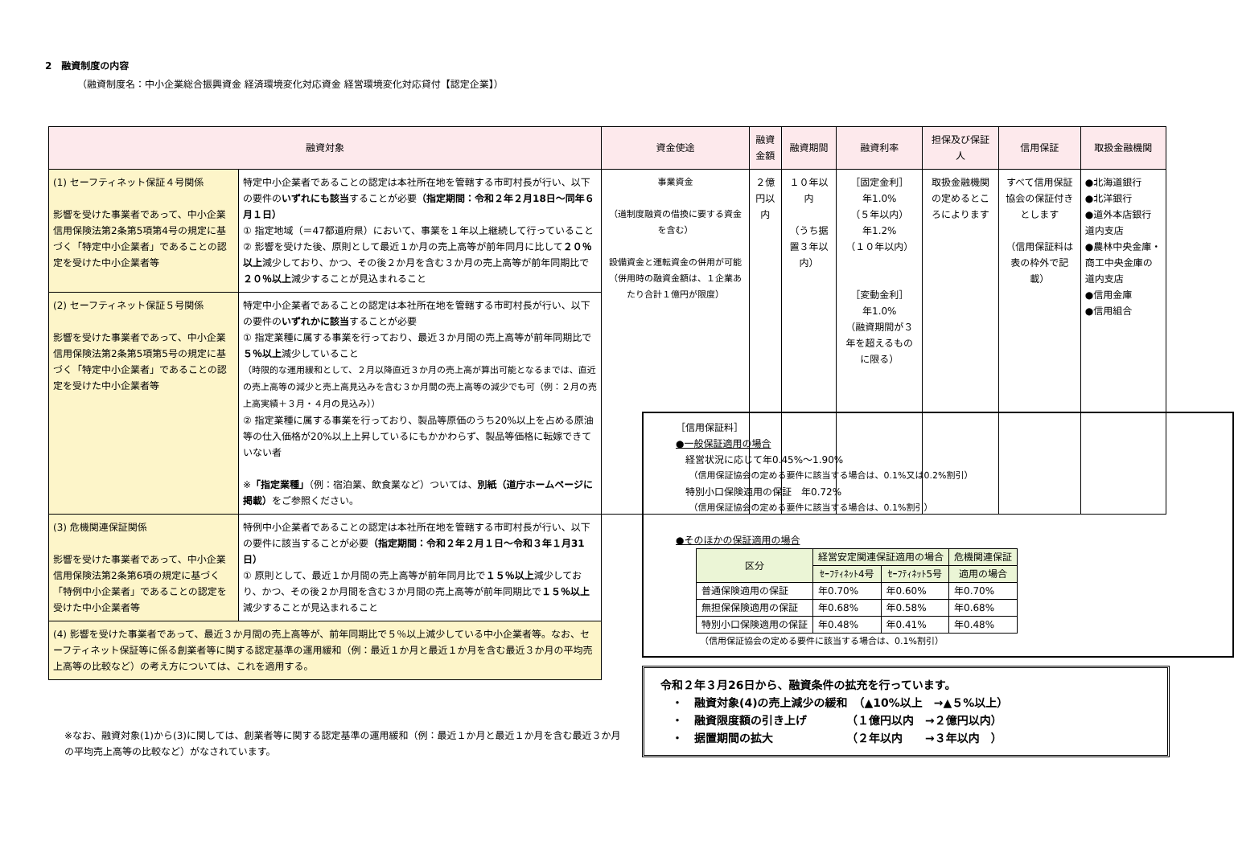2　融資制度の内容
（融資制度名：中小企業総合振興資金 経済環境変化対応資金 経営環境変化対応貸付【認定企業】）
| 融資対象 | | 資金使途 | 融資金額 | 融資期間 | 融資利率 | 担保及び保証人 | 信用保証 | 取扱金融機関 |
| --- | --- | --- | --- | --- | --- | --- | --- | --- |
| (1) セーフティネット保証４号関係 影響を受けた事業者であって、中小企業信用保険法第2条第5項第4号の規定に基づく「特定中小企業者」であることの認定を受けた中小企業者等 | 特定中小企業者であることの認定は本社所在地を管轄する市町村長が行い、以下の要件の いずれにも該当 することが必要 （指定期間：令和２年２月18日～同年６月１日） ① 指定地域（＝47都道府県）において、事業を１年以上継続して行っていること ② 影響を受けた後、原則として最近１か月の売上高等が前年同月に比して ２０％以上 減少しており、かつ、その後２か月を含む３か月の売上高等が前年同期比で ２０％以上 減少することが見込まれること | 事業資金 （道制度融資の借換に要する資金を含む） 設備資金と運転資金の併用が可能（併用時の融資金額は、１企業あたり合計１億円が限度） | ２億円以内 | １０年以内 （うち据置３年以内） | ［固定金利］ 年1.0% （５年以内） 年1.2% （１０年以内） ［変動金利］ 年1.0% （融資期間が３年を超えるものに限る） | 取扱金融機関の定めるところによります | すべて信用保証協会の保証付きとします （信用保証料は表の枠外で記載） | ●北海道銀行 ●北洋銀行 ●道外本店銀行 道内支店 ●農林中央金庫・商工中央金庫の道内支店 ●信用金庫 ●信用組合 |
| (2) セーフティネット保証５号関係 影響を受けた事業者であって、中小企業信用保険法第2条第5項第5号の規定に基づく「特定中小企業者」であることの認定を受けた中小企業者等 | 特定中小企業者であることの認定は本社所在地を管轄する市町村長が行い、以下の要件の いずれかに該当 することが必要 ① 指定業種に属する事業を行っており、最近３か月間の売上高等が前年同期比で ５％以上 減少していること （時限的な運用緩和として、２月以降直近３か月の売上高が算出可能となるまでは、直近の売上高等の減少と売上高見込みを含む３か月間の売上高等の減少でも可（例：２月の売上高実績＋３月・４月の見込み）） ② 指定業種に属する事業を行っており、製品等原価のうち20%以上を占める原油等の仕入価格が20%以上上昇しているにもかかわらず、製品等価格に転嫁できていない者 ※ 「指定業種」 （例：宿泊業、飲食業など）ついては、 別紙（道庁ホームページに掲載） をご参照ください。 | | | | | | | |
| (3) 危機関連保証関係 影響を受けた事業者であって、中小企業信用保険法第2条第6項の規定に基づく「特例中小企業者」であることの認定を受けた中小企業者等 | 特例中小企業者であることの認定は本社所在地を管轄する市町村長が行い、以下の要件に該当することが必要 （指定期間：令和２年２月１日～令和３年１月31日） ① 原則として、最近１か月間の売上高等が前年同月比で １５％以上 減少しており、かつ、その後２か月間を含む３か月間の売上高等が前年同期比で １５％以上 減少することが見込まれること | | | | | | | |
| (4) 影響を受けた事業者であって、最近３か月間の売上高等が、前年同期比で５％以上減少している中小企業者等。なお、セーフティネット保証等に係る創業者等に関する認定基準の運用緩和（例：最近１か月と最近１か月を含む最近３か月の平均売上高等の比較など）の考え方については、これを適用する。 | | | | | | | | |
※なお、融資対象(1)から(3)に関しては、創業者等に関する認定基準の運用緩和（例：最近１か月と最近１か月を含む最近３か月の平均売上高等の比較など）がなされています。
［信用保証料］
●一般保証適用の場合
　経営状況に応じて年0.45%～1.90%
　　（信用保証協会の定める要件に該当する場合は、0.1%又は0.2%割引）
　特別小口保険適用の保証　年0.72%
　　（信用保証協会の定める要件に該当する場合は、0.1%割引）
●そのほかの保証適用の場合
| 区分 | 経営安定関連保証適用の場合 | | 危機関連保証 |
| --- | --- | --- | --- |
| | ｾｰﾌﾃｨﾈｯﾄ4号 | ｾｰﾌﾃｨﾈｯﾄ5号 | 適用の場合 |
| 普通保険適用の保証 | 年0.70% | 年0.60% | 年0.70% |
| 無担保保険適用の保証 | 年0.68% | 年0.58% | 年0.68% |
| 特別小口保険適用の保証 | 年0.48% | 年0.41% | 年0.48% |
（信用保証協会の定める要件に該当する場合は、0.1%割引）
令和２年３月26日から、融資条件の拡充を行っています。
　・　融資対象(4)の売上減少の緩和　（▲10%以上　→▲５%以上）
　・　融資限度額の引き上げ　　　　（１億円以内　→２億円以内）
　・　据置期間の拡大　　　　　　　（２年以内　　→３年以内　）